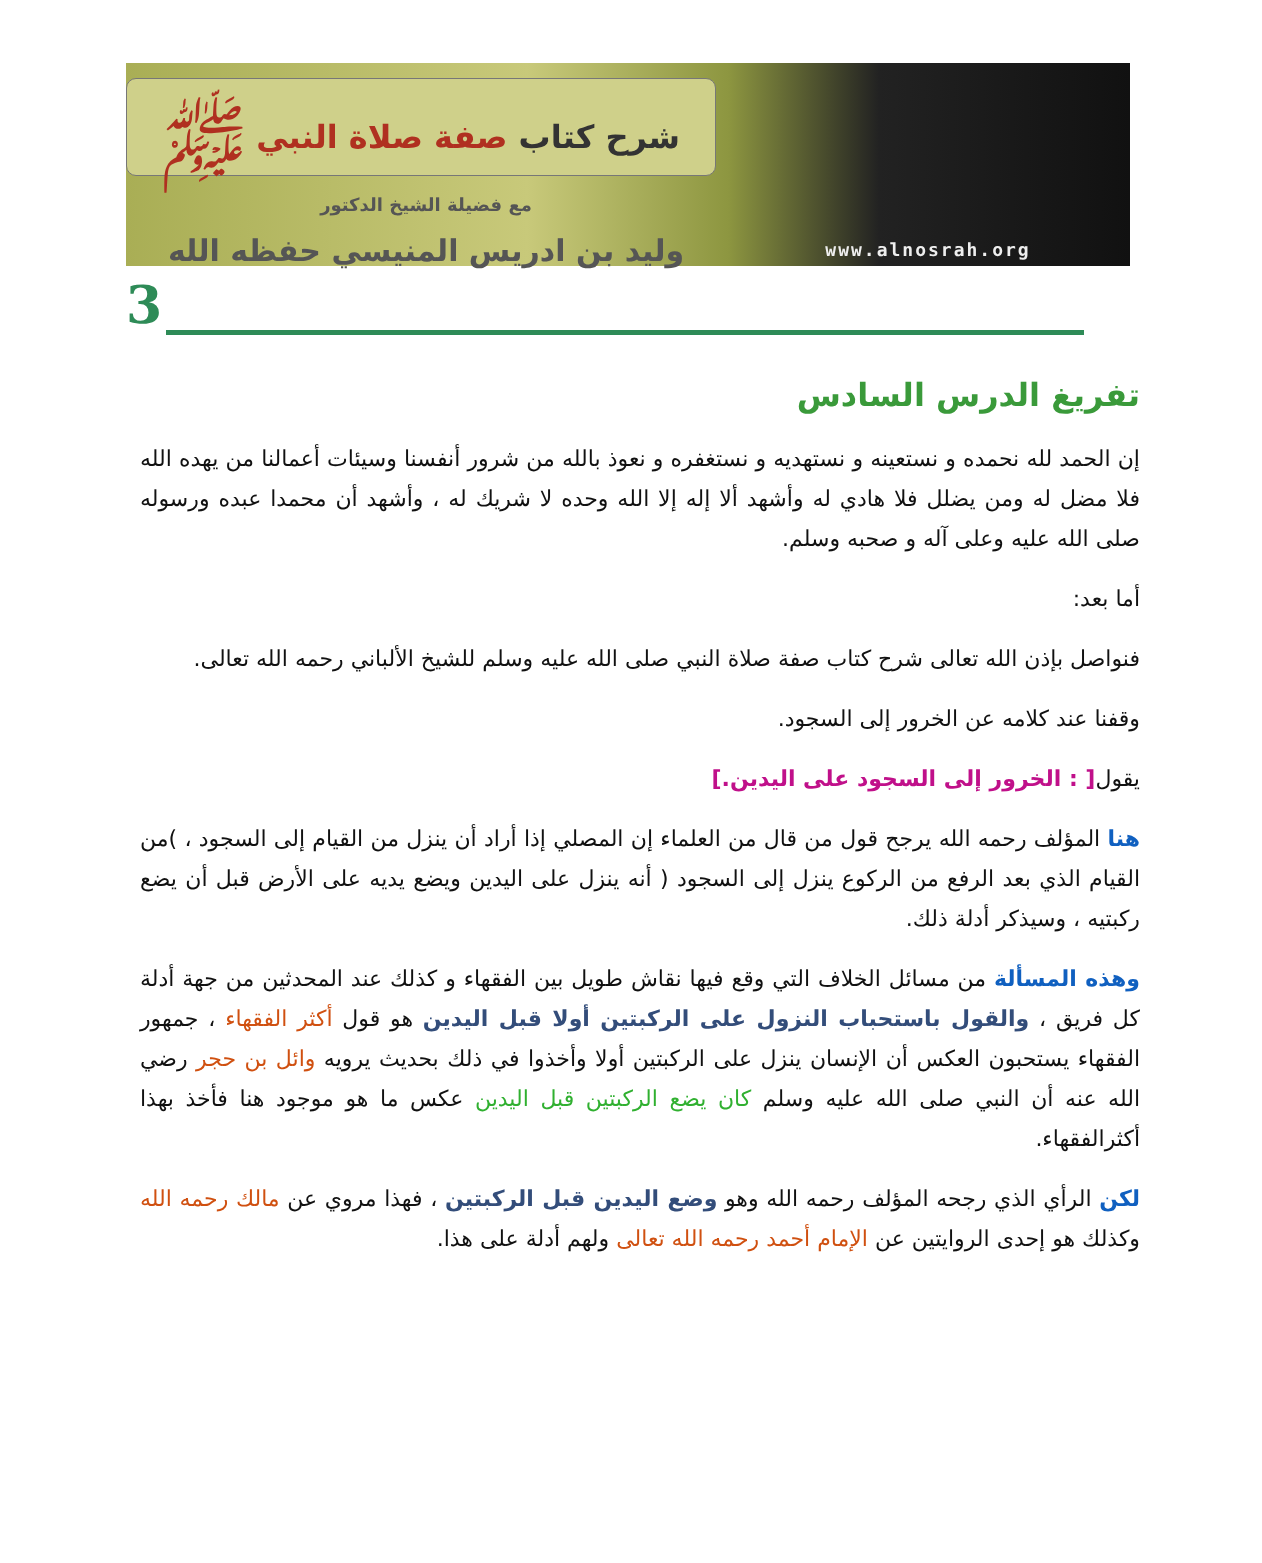شرح كتاب صفة صلاة النبي ﷺ
مع فضيلة الشيخ الدكتور
وليد بن ادريس المنيسي حفظه الله
www.alnosrah.org
3
تفريغ الدرس السادس
إن الحمد لله نحمده و نستعينه و نستهديه و نستغفره و نعوذ بالله من شرور أنفسنا وسيئات أعمالنا من يهده الله فلا مضل له ومن يضلل فلا هادي له وأشهد ألا إله إلا الله وحده لا شريك له ، وأشهد أن محمدا عبده ورسوله صلى الله عليه وعلى آله و صحبه وسلم.
أما بعد:
فنواصل بإذن الله تعالى شرح كتاب صفة صلاة النبي صلى الله عليه وسلم للشيخ الألباني رحمه الله تعالى.
وقفنا عند كلامه عن الخرور إلى السجود.
يقول[ : الخرور إلى السجود على اليدين.]
هنا المؤلف رحمه الله يرجح قول من قال من العلماء إن المصلي إذا أراد أن ينزل من القيام إلى السجود ، )من القيام الذي بعد الرفع من الركوع ينزل إلى السجود ( أنه ينزل على اليدين ويضع يديه على الأرض قبل أن يضع ركبتيه ، وسيذكر أدلة ذلك.
وهذه المسألة من مسائل الخلاف التي وقع فيها نقاش طويل بين الفقهاء و كذلك عند المحدثين من جهة أدلة كل فريق ، والقول باستحباب النزول على الركبتين أولا قبل اليدين هو قول أكثر الفقهاء ، جمهور الفقهاء يستحبون العكس أن الإنسان ينزل على الركبتين أولا وأخذوا في ذلك بحديث يرويه وائل بن حجر رضي الله عنه أن النبي صلى الله عليه وسلم كان يضع الركبتين قبل اليدين عكس ما هو موجود هنا فأخذ بهذا أكثرالفقهاء.
لكن الرأي الذي رجحه المؤلف رحمه الله وهو وضع اليدين قبل الركبتين ، فهذا مروي عن مالك رحمه الله وكذلك هو إحدى الروايتين عن الإمام أحمد رحمه الله تعالى ولهم أدلة على هذا.